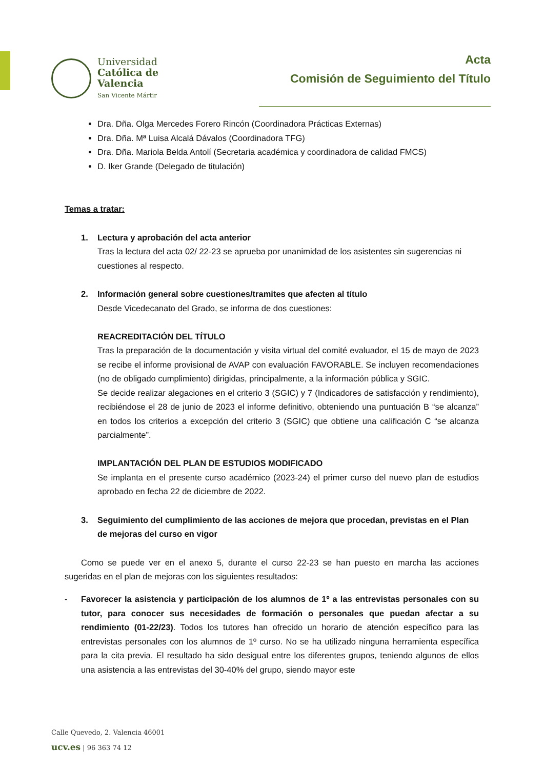Universidad
Católica de
Valencia
San Vicente Mártir
Acta
Comisión de Seguimiento del Título
Dra. Dña. Olga Mercedes Forero Rincón (Coordinadora Prácticas Externas)
Dra. Dña. Mª Luisa Alcalá Dávalos (Coordinadora TFG)
Dra. Dña. Mariola Belda Antolí (Secretaria académica y coordinadora de calidad FMCS)
D. Iker Grande (Delegado de titulación)
Temas a tratar:
1. Lectura y aprobación del acta anterior
Tras la lectura del acta 02/ 22-23 se aprueba por unanimidad de los asistentes sin sugerencias ni cuestiones al respecto.
2. Información general sobre cuestiones/tramites que afecten al título
Desde Vicedecanato del Grado, se informa de dos cuestiones:
REACREDITACIÓN DEL TÍTULO
Tras la preparación de la documentación y visita virtual del comité evaluador, el 15 de mayo de 2023 se recibe el informe provisional de AVAP con evaluación FAVORABLE. Se incluyen recomendaciones (no de obligado cumplimiento) dirigidas, principalmente, a la información pública y SGIC.
Se decide realizar alegaciones en el criterio 3 (SGIC) y 7 (Indicadores de satisfacción y rendimiento), recibiéndose el 28 de junio de 2023 el informe definitivo, obteniendo una puntuación B “se alcanza” en todos los criterios a excepción del criterio 3 (SGIC) que obtiene una calificación C “se alcanza parcialmente”.
IMPLANTACIÓN DEL PLAN DE ESTUDIOS MODIFICADO
Se implanta en el presente curso académico (2023-24) el primer curso del nuevo plan de estudios aprobado en fecha 22 de diciembre de 2022.
3. Seguimiento del cumplimiento de las acciones de mejora que procedan, previstas en el Plan de mejoras del curso en vigor
Como se puede ver en el anexo 5, durante el curso 22-23 se han puesto en marcha las acciones sugeridas en el plan de mejoras con los siguientes resultados:
- Favorecer la asistencia y participación de los alumnos de 1º a las entrevistas personales con su tutor, para conocer sus necesidades de formación o personales que puedan afectar a su rendimiento (01-22/23). Todos los tutores han ofrecido un horario de atención específico para las entrevistas personales con los alumnos de 1º curso. No se ha utilizado ninguna herramienta específica para la cita previa. El resultado ha sido desigual entre los diferentes grupos, teniendo algunos de ellos una asistencia a las entrevistas del 30-40% del grupo, siendo mayor este
Calle Quevedo, 2. Valencia 46001
ucv.es | 96 363 74 12